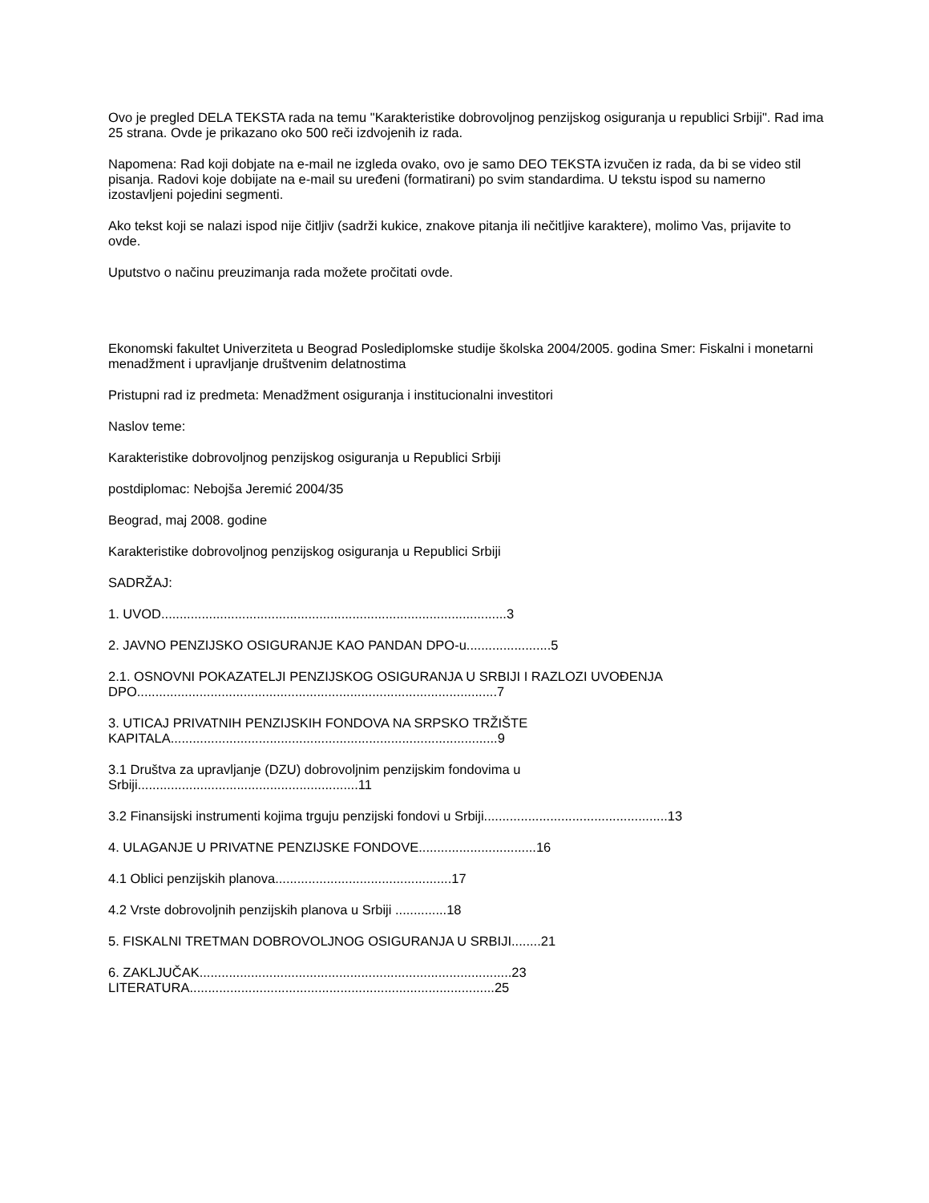Ovo je pregled DELA TEKSTA rada na temu "Karakteristike dobrovoljnog penzijskog osiguranja u republici Srbiji". Rad ima 25 strana. Ovde je prikazano oko 500 reči izdvojenih iz rada.
Napomena: Rad koji dobjate na e-mail ne izgleda ovako, ovo je samo DEO TEKSTA izvučen iz rada, da bi se video stil pisanja. Radovi koje dobijate na e-mail su uređeni (formatirani) po svim standardima. U tekstu ispod su namerno izostavljeni pojedini segmenti.
Ako tekst koji se nalazi ispod nije čitljiv (sadrži kukice, znakove pitanja ili nečitljive karaktere), molimo Vas, prijavite to ovde.
Uputstvo o načinu preuzimanja rada možete pročitati ovde.
Ekonomski fakultet Univerziteta u Beograd Poslediplomske studije školska 2004/2005. godina Smer: Fiskalni i monetarni menadžment i upravljanje društvenim delatnostima
Pristupni rad iz predmeta: Menadžment osiguranja i institucionalni investitori
Naslov teme:
Karakteristike dobrovoljnog penzijskog osiguranja u Republici Srbiji
postdiplomac: Nebojša Jeremić 2004/35
Beograd, maj 2008. godine
Karakteristike dobrovoljnog penzijskog osiguranja u Republici Srbiji
SADRŽAJ:
1. UVOD..............................................................................................3
2. JAVNO PENZIJSKO OSIGURANJE KAO PANDAN DPO-u.......................5
2.1. OSNOVNI POKAZATELJI PENZIJSKOG OSIGURANJA U SRBIJI I RAZLOZI UVOĐENJA
DPO..................................................................................................7
3. UTICAJ PRIVATNIH PENZIJSKIH FONDOVA NA SRPSKO TRŽIŠTE
KAPITALA.........................................................................................9
3.1 Društva za upravljanje (DZU) dobrovoljnim penzijskim fondovima u
Srbiji............................................................11
3.2 Finansijski instrumenti kojima trguju penzijski fondovi u Srbiji..................................................13
4. ULAGANJE U PRIVATNE PENZIJSKE FONDOVE................................16
4.1 Oblici penzijskih planova................................................17
4.2 Vrste dobrovoljnih penzijskih planova u Srbiji ..............18
5. FISKALNI TRETMAN DOBROVOLJNOG OSIGURANJA U SRBIJI........21
6. ZAKLJUČAK.....................................................................................23
LITERATURA...................................................................................25